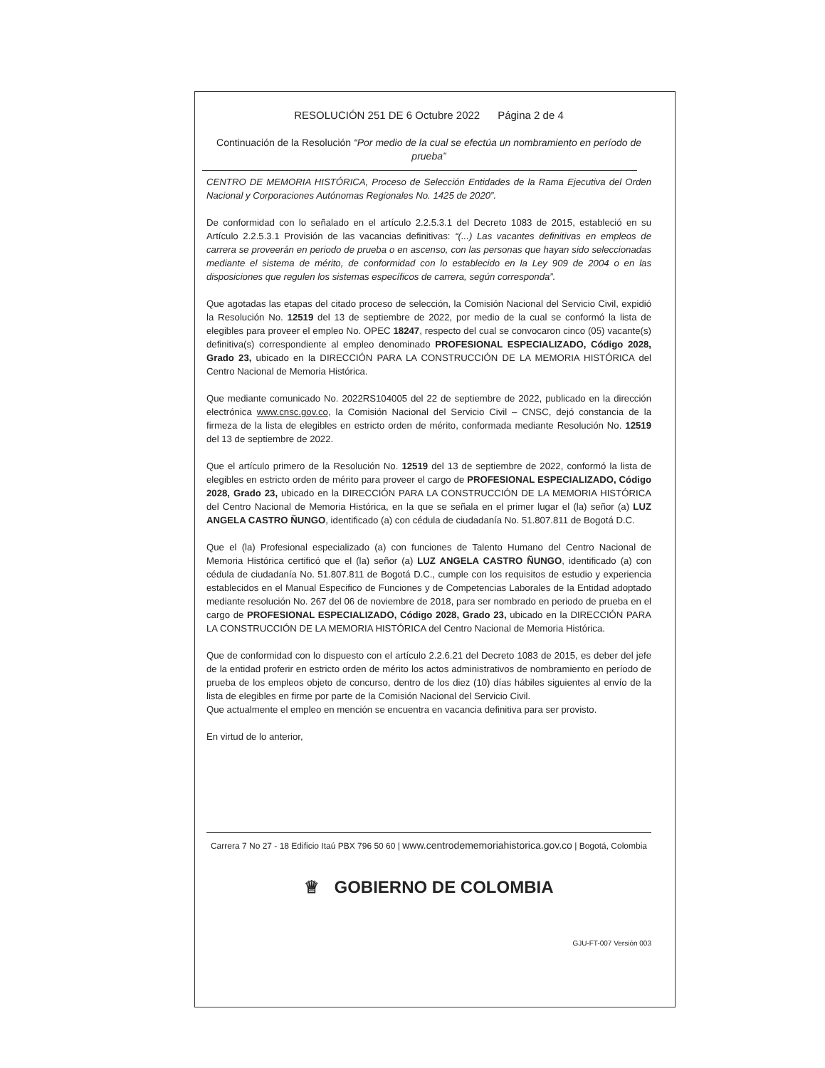RESOLUCIÓN 251 DE 6 Octubre 2022 Página 2 de 4
Continuación de la Resolución “Por medio de la cual se efectúa un nombramiento en período de prueba”
CENTRO DE MEMORIA HISTÓRICA, Proceso de Selección Entidades de la Rama Ejecutiva del Orden Nacional y Corporaciones Autónomas Regionales No. 1425 de 2020”.
De conformidad con lo señalado en el artículo 2.2.5.3.1 del Decreto 1083 de 2015, estableció en su Artículo 2.2.5.3.1 Provisión de las vacancias definitivas: “(...) Las vacantes definitivas en empleos de carrera se proveerán en periodo de prueba o en ascenso, con las personas que hayan sido seleccionadas mediante el sistema de mérito, de conformidad con lo establecido en la Ley 909 de 2004 o en las disposiciones que regulen los sistemas específicos de carrera, según corresponda”.
Que agotadas las etapas del citado proceso de selección, la Comisión Nacional del Servicio Civil, expidió la Resolución No. 12519 del 13 de septiembre de 2022, por medio de la cual se conformó la lista de elegibles para proveer el empleo No. OPEC 18247, respecto del cual se convocaron cinco (05) vacante(s) definitiva(s) correspondiente al empleo denominado PROFESIONAL ESPECIALIZADO, Código 2028, Grado 23, ubicado en la DIRECCIÓN PARA LA CONSTRUCCIÓN DE LA MEMORIA HISTÓRICA del Centro Nacional de Memoria Histórica.
Que mediante comunicado No. 2022RS104005 del 22 de septiembre de 2022, publicado en la dirección electrónica www.cnsc.gov.co, la Comisión Nacional del Servicio Civil – CNSC, dejó constancia de la firmeza de la lista de elegibles en estricto orden de mérito, conformada mediante Resolución No. 12519 del 13 de septiembre de 2022.
Que el artículo primero de la Resolución No. 12519 del 13 de septiembre de 2022, conformó la lista de elegibles en estricto orden de mérito para proveer el cargo de PROFESIONAL ESPECIALIZADO, Código 2028, Grado 23, ubicado en la DIRECCIÓN PARA LA CONSTRUCCIÓN DE LA MEMORIA HISTÓRICA del Centro Nacional de Memoria Histórica, en la que se señala en el primer lugar el (la) señor (a) LUZ ANGELA CASTRO ÑUNGO, identificado (a) con cédula de ciudadanía No. 51.807.811 de Bogotá D.C.
Que el (la) Profesional especializado (a) con funciones de Talento Humano del Centro Nacional de Memoria Histórica certificó que el (la) señor (a) LUZ ANGELA CASTRO ÑUNGO, identificado (a) con cédula de ciudadanía No. 51.807.811 de Bogotá D.C., cumple con los requisitos de estudio y experiencia establecidos en el Manual Especifico de Funciones y de Competencias Laborales de la Entidad adoptado mediante resolución No. 267 del 06 de noviembre de 2018, para ser nombrado en periodo de prueba en el cargo de PROFESIONAL ESPECIALIZADO, Código 2028, Grado 23, ubicado en la DIRECCIÓN PARA LA CONSTRUCCIÓN DE LA MEMORIA HISTÓRICA del Centro Nacional de Memoria Histórica.
Que de conformidad con lo dispuesto con el artículo 2.2.6.21 del Decreto 1083 de 2015, es deber del jefe de la entidad proferir en estricto orden de mérito los actos administrativos de nombramiento en período de prueba de los empleos objeto de concurso, dentro de los diez (10) días hábiles siguientes al envío de la lista de elegibles en firme por parte de la Comisión Nacional del Servicio Civil.
Que actualmente el empleo en mención se encuentra en vacancia definitiva para ser provisto.
En virtud de lo anterior,
Carrera 7 No 27 - 18 Edificio Itaú PBX 796 50 60 | www.centrodememoriahistorica.gov.co | Bogotá, Colombia
♕ GOBIERNO DE COLOMBIA
GJU-FT-007 Versión 003